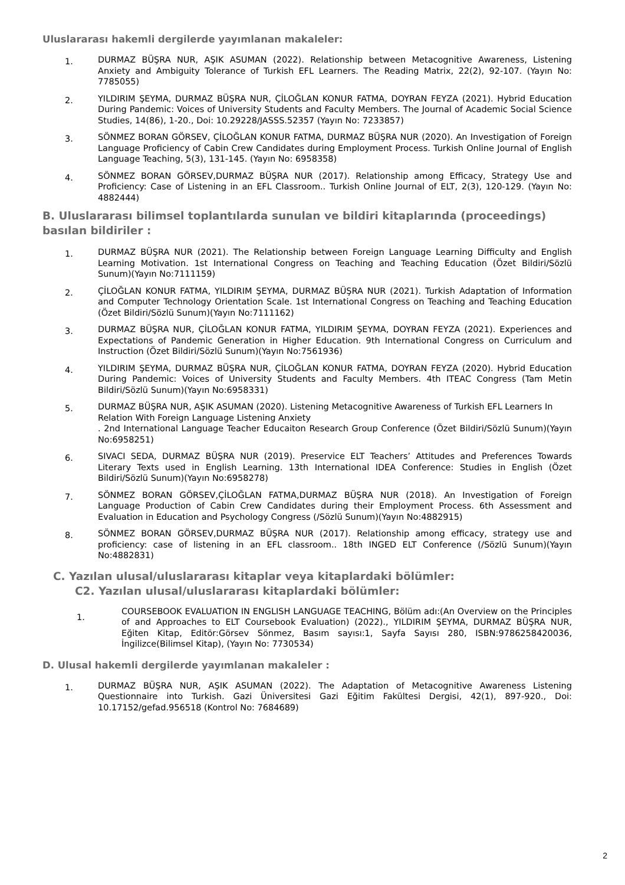Uluslararası hakemli dergilerde yayımlanan makaleler:
1.
DURMAZ BÜŞRA NUR, AŞIK ASUMAN (2022). Relationship between Metacognitive Awareness, Listening Anxiety and Ambiguity Tolerance of Turkish EFL Learners. The Reading Matrix, 22(2), 92-107. (Yayın No: 7785055)
2.
YILDIRIM ŞEYMA, DURMAZ BÜŞRA NUR, ÇİLOĞLAN KONUR FATMA, DOYRAN FEYZA (2021). Hybrid Education During Pandemic: Voices of University Students and Faculty Members. The Journal of Academic Social Science Studies, 14(86), 1-20., Doi: 10.29228/JASSS.52357 (Yayın No: 7233857)
3.
SÖNMEZ BORAN GÖRSEV, ÇİLOĞLAN KONUR FATMA, DURMAZ BÜŞRA NUR (2020). An Investigation of Foreign Language Proficiency of Cabin Crew Candidates during Employment Process. Turkish Online Journal of English Language Teaching, 5(3), 131-145. (Yayın No: 6958358)
4.
SÖNMEZ BORAN GÖRSEV,DURMAZ BÜŞRA NUR (2017). Relationship among Efficacy, Strategy Use and Proficiency: Case of Listening in an EFL Classroom.. Turkish Online Journal of ELT, 2(3), 120-129. (Yayın No: 4882444)
B. Uluslararası bilimsel toplantılarda sunulan ve bildiri kitaplarında (proceedings) basılan bildiriler :
1.
DURMAZ BÜŞRA NUR (2021). The Relationship between Foreign Language Learning Difficulty and English Learning Motivation. 1st International Congress on Teaching and Teaching Education (Özet Bildiri/Sözlü Sunum)(Yayın No:7111159)
2.
ÇİLOĞLAN KONUR FATMA, YILDIRIM ŞEYMA, DURMAZ BÜŞRA NUR (2021). Turkish Adaptation of Information and Computer Technology Orientation Scale. 1st International Congress on Teaching and Teaching Education (Özet Bildiri/Sözlü Sunum)(Yayın No:7111162)
3.
DURMAZ BÜŞRA NUR, ÇİLOĞLAN KONUR FATMA, YILDIRIM ŞEYMA, DOYRAN FEYZA (2021). Experiences and Expectations of Pandemic Generation in Higher Education. 9th International Congress on Curriculum and Instruction (Özet Bildiri/Sözlü Sunum)(Yayın No:7561936)
4.
YILDIRIM ŞEYMA, DURMAZ BÜŞRA NUR, ÇİLOĞLAN KONUR FATMA, DOYRAN FEYZA (2020). Hybrid Education During Pandemic: Voices of University Students and Faculty Members. 4th ITEAC Congress (Tam Metin Bildiri/Sözlü Sunum)(Yayın No:6958331)
5.
DURMAZ BÜŞRA NUR, AŞIK ASUMAN (2020). Listening Metacognitive Awareness of Turkish EFL Learners In
Relation With Foreign Language Listening Anxiety
. 2nd International Language Teacher Educaiton Research Group Conference (Özet Bildiri/Sözlü Sunum)(Yayın No:6958251)
6.
SIVACI SEDA, DURMAZ BÜŞRA NUR (2019). Preservice ELT Teachers’ Attitudes and Preferences Towards Literary Texts used in English Learning. 13th International IDEA Conference: Studies in English (Özet Bildiri/Sözlü Sunum)(Yayın No:6958278)
7.
SÖNMEZ BORAN GÖRSEV,ÇİLOĞLAN FATMA,DURMAZ BÜŞRA NUR (2018). An Investigation of Foreign Language Production of Cabin Crew Candidates during their Employment Process. 6th Assessment and Evaluation in Education and Psychology Congress (/Sözlü Sunum)(Yayın No:4882915)
8.
SÖNMEZ BORAN GÖRSEV,DURMAZ BÜŞRA NUR (2017). Relationship among efficacy, strategy use and proficiency: case of listening in an EFL classroom.. 18th INGED ELT Conference (/Sözlü Sunum)(Yayın No:4882831)
C. Yazılan ulusal/uluslararası kitaplar veya kitaplardaki bölümler:
C2. Yazılan ulusal/uluslararası kitaplardaki bölümler:
1.
COURSEBOOK EVALUATION IN ENGLISH LANGUAGE TEACHING, Bölüm adı:(An Overview on the Principles of and Approaches to ELT Coursebook Evaluation) (2022)., YILDIRIM ŞEYMA, DURMAZ BÜŞRA NUR, Eğiten Kitap, Editör:Görsev Sönmez, Basım sayısı:1, Sayfa Sayısı 280, ISBN:9786258420036, İngilizce(Bilimsel Kitap), (Yayın No: 7730534)
D. Ulusal hakemli dergilerde yayımlanan makaleler :
1.
DURMAZ BÜŞRA NUR, AŞIK ASUMAN (2022). The Adaptation of Metacognitive Awareness Listening Questionnaire into Turkish. Gazi Üniversitesi Gazi Eğitim Fakültesi Dergisi, 42(1), 897-920., Doi: 10.17152/gefad.956518 (Kontrol No: 7684689)
2